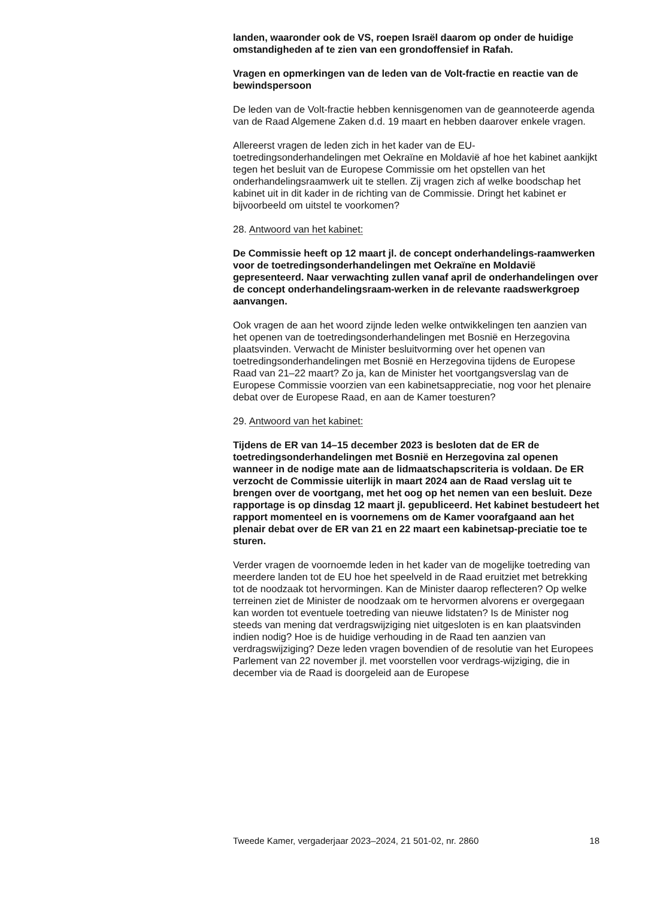landen, waaronder ook de VS, roepen Israël daarom op onder de huidige omstandigheden af te zien van een grondoffensief in Rafah.
Vragen en opmerkingen van de leden van de Volt-fractie en reactie van de bewindspersoon
De leden van de Volt-fractie hebben kennisgenomen van de geannoteerde agenda van de Raad Algemene Zaken d.d. 19 maart en hebben daarover enkele vragen.
Allereerst vragen de leden zich in het kader van de EU-toetredingsonderhandelingen met Oekraïne en Moldavië af hoe het kabinet aankijkt tegen het besluit van de Europese Commissie om het opstellen van het onderhandelingsraamwerk uit te stellen. Zij vragen zich af welke boodschap het kabinet uit in dit kader in de richting van de Commissie. Dringt het kabinet er bijvoorbeeld om uitstel te voorkomen?
28. Antwoord van het kabinet:
De Commissie heeft op 12 maart jl. de concept onderhandelings-raamwerken voor de toetredingsonderhandelingen met Oekraïne en Moldavië gepresenteerd. Naar verwachting zullen vanaf april de onderhandelingen over de concept onderhandelingsraam-werken in de relevante raadswerkgroep aanvangen.
Ook vragen de aan het woord zijnde leden welke ontwikkelingen ten aanzien van het openen van de toetredingsonderhandelingen met Bosnië en Herzegovina plaatsvinden. Verwacht de Minister besluitvorming over het openen van toetredingsonderhandelingen met Bosnië en Herzegovina tijdens de Europese Raad van 21–22 maart? Zo ja, kan de Minister het voortgangsverslag van de Europese Commissie voorzien van een kabinetsappreciatie, nog voor het plenaire debat over de Europese Raad, en aan de Kamer toesturen?
29. Antwoord van het kabinet:
Tijdens de ER van 14–15 december 2023 is besloten dat de ER de toetredingsonderhandelingen met Bosnië en Herzegovina zal openen wanneer in de nodige mate aan de lidmaatschapscriteria is voldaan. De ER verzocht de Commissie uiterlijk in maart 2024 aan de Raad verslag uit te brengen over de voortgang, met het oog op het nemen van een besluit. Deze rapportage is op dinsdag 12 maart jl. gepubliceerd. Het kabinet bestudeert het rapport momenteel en is voornemens om de Kamer voorafgaand aan het plenair debat over de ER van 21 en 22 maart een kabinetsap-preciatie toe te sturen.
Verder vragen de voornoemde leden in het kader van de mogelijke toetreding van meerdere landen tot de EU hoe het speelveld in de Raad eruitziet met betrekking tot de noodzaak tot hervormingen. Kan de Minister daarop reflecteren? Op welke terreinen ziet de Minister de noodzaak om te hervormen alvorens er overgegaan kan worden tot eventuele toetreding van nieuwe lidstaten? Is de Minister nog steeds van mening dat verdragswijziging niet uitgesloten is en kan plaatsvinden indien nodig? Hoe is de huidige verhouding in de Raad ten aanzien van verdragswijziging? Deze leden vragen bovendien of de resolutie van het Europees Parlement van 22 november jl. met voorstellen voor verdrags-wijziging, die in december via de Raad is doorgeleid aan de Europese
Tweede Kamer, vergaderjaar 2023–2024, 21 501-02, nr. 2860 18